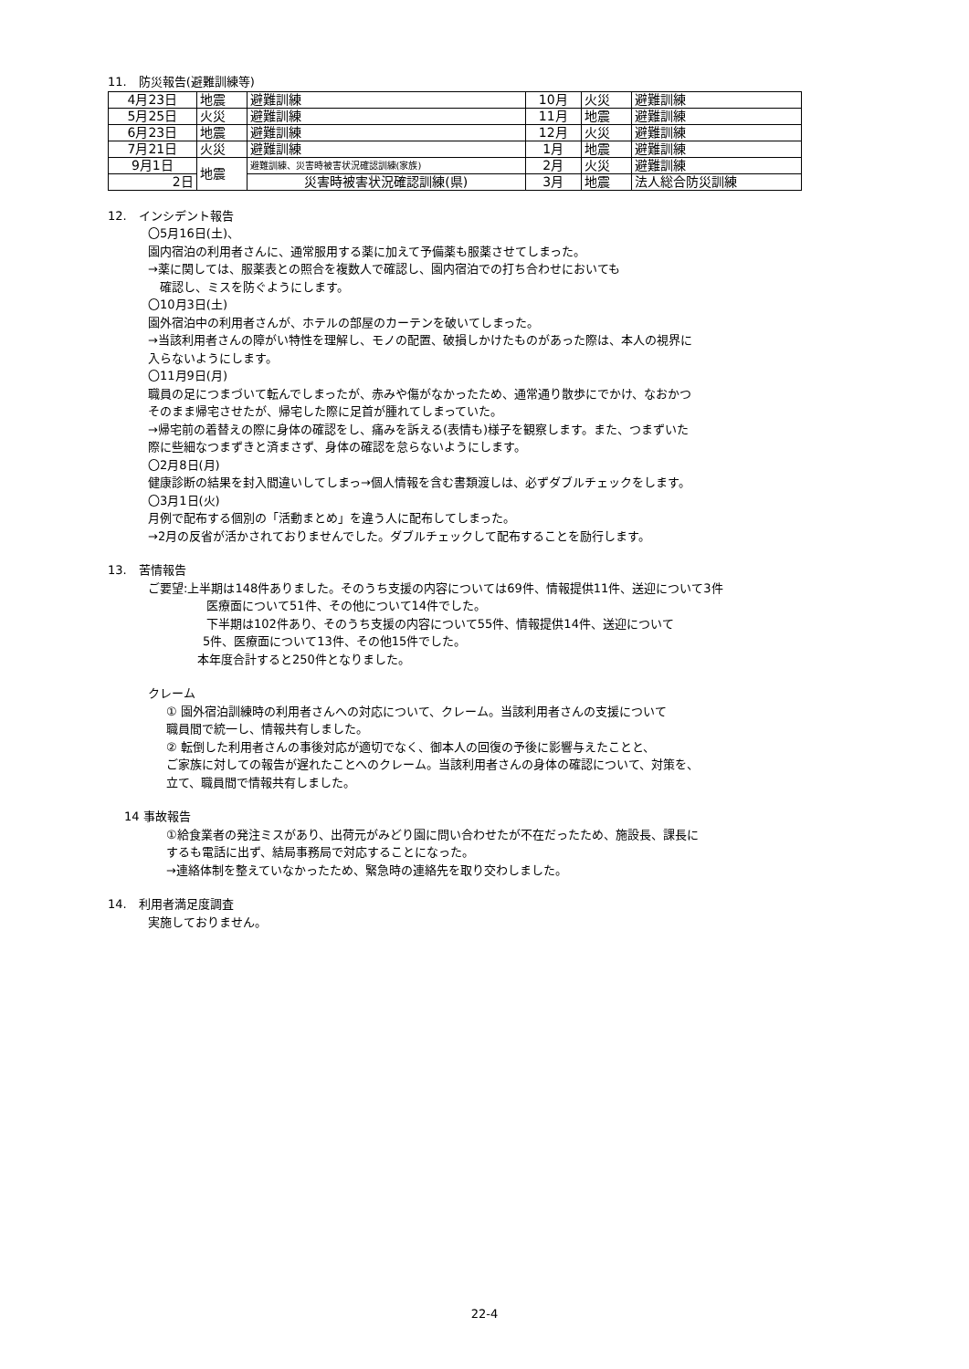11.　防災報告(避難訓練等)
| 4月23日 | 地震 | 避難訓練 | 10月 | 火災 | 避難訓練 |
| 5月25日 | 火災 | 避難訓練 | 11月 | 地震 | 避難訓練 |
| 6月23日 | 地震 | 避難訓練 | 12月 | 火災 | 避難訓練 |
| 7月21日 | 火災 | 避難訓練 | 1月 | 地震 | 避難訓練 |
| 9月1日 | 地震 | 避難訓練、災害時被害状況確認訓練(家族) | 2月 | 火災 | 避難訓練 |
| 2日 | | 災害時被害状況確認訓練(県) | 3月 | 地震 | 法人総合防災訓練 |
12.　インシデント報告
〇5月16日(土)、
園内宿泊の利用者さんに、通常服用する薬に加えて予備薬も服薬させてしまった。
→薬に関しては、服薬表との照合を複数人で確認し、園内宿泊での打ち合わせにおいても
　確認し、ミスを防ぐようにします。
〇10月3日(土)
園外宿泊中の利用者さんが、ホテルの部屋のカーテンを破いてしまった。
→当該利用者さんの障がい特性を理解し、モノの配置、破損しかけたものがあった際は、本人の視界に
入らないようにします。
〇11月9日(月)
職員の足につまづいて転んでしまったが、赤みや傷がなかったため、通常通り散歩にでかけ、なおかつ
そのまま帰宅させたが、帰宅した際に足首が腫れてしまっていた。
→帰宅前の着替えの際に身体の確認をし、痛みを訴える(表情も)様子を観察します。また、つまずいた
際に些細なつまずきと済まさず、身体の確認を怠らないようにします。
〇2月8日(月)
健康診断の結果を封入間違いしてしまっ→個人情報を含む書類渡しは、必ずダブルチェックをします。
〇3月1日(火)
月例で配布する個別の「活動まとめ」を違う人に配布してしまった。
→2月の反省が活かされておりませんでした。ダブルチェックして配布することを励行します。
13.　苦情報告
ご要望:上半期は148件ありました。そのうち支援の内容については69件、情報提供11件、送迎について3件
医療面について51件、その他について14件でした。
下半期は102件あり、そのうち支援の内容について55件、情報提供14件、送迎について
5件、医療面について13件、その他15件でした。
本年度合計すると250件となりました。
クレーム
① 園外宿泊訓練時の利用者さんへの対応について、クレーム。当該利用者さんの支援について
職員間で統一し、情報共有しました。
② 転倒した利用者さんの事後対応が適切でなく、御本人の回復の予後に影響与えたことと、
ご家族に対しての報告が遅れたことへのクレーム。当該利用者さんの身体の確認について、対策を、
立て、職員間で情報共有しました。
14 事故報告
①給食業者の発注ミスがあり、出荷元がみどり園に問い合わせたが不在だったため、施設長、課長に
するも電話に出ず、結局事務局で対応することになった。
→連絡体制を整えていなかったため、緊急時の連絡先を取り交わしました。
14.　利用者満足度調査
実施しておりません。
22-4